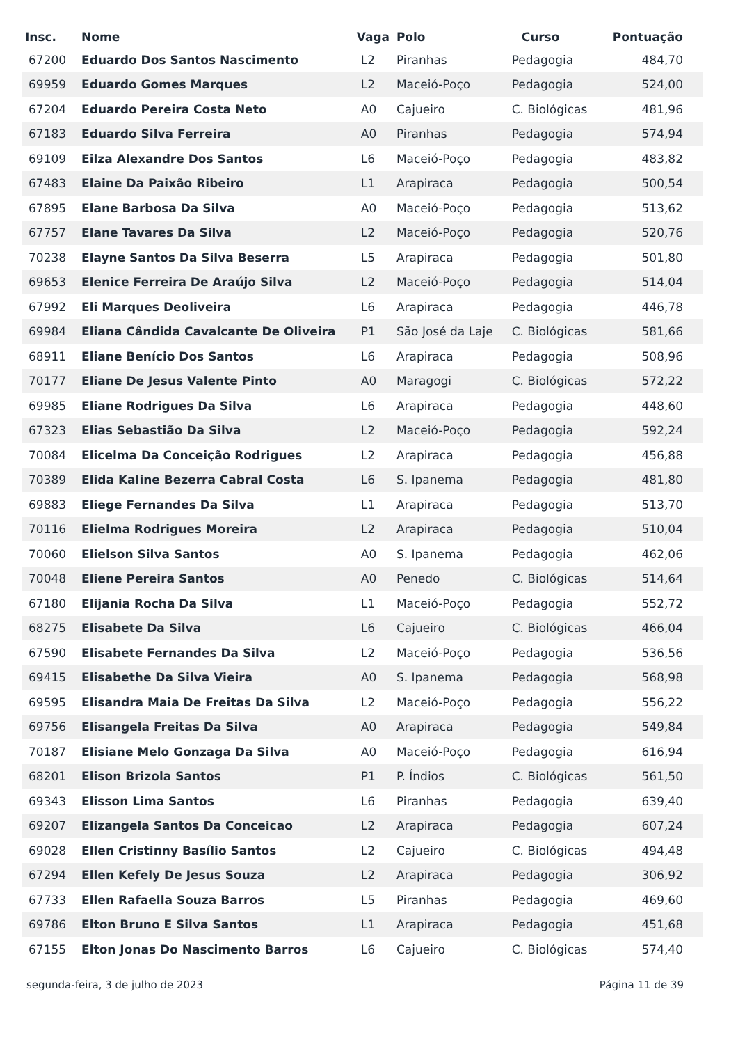| Insc. | Nome | Vaga | Polo | Curso | Pontuação |
| --- | --- | --- | --- | --- | --- |
| 67200 | Eduardo Dos Santos Nascimento | L2 | Piranhas | Pedagogia | 484,70 |
| 69959 | Eduardo Gomes Marques | L2 | Maceió-Poço | Pedagogia | 524,00 |
| 67204 | Eduardo Pereira Costa Neto | A0 | Cajueiro | C. Biológicas | 481,96 |
| 67183 | Eduardo Silva Ferreira | A0 | Piranhas | Pedagogia | 574,94 |
| 69109 | Eilza Alexandre Dos Santos | L6 | Maceió-Poço | Pedagogia | 483,82 |
| 67483 | Elaine Da Paixão Ribeiro | L1 | Arapiraca | Pedagogia | 500,54 |
| 67895 | Elane Barbosa Da Silva | A0 | Maceió-Poço | Pedagogia | 513,62 |
| 67757 | Elane Tavares Da Silva | L2 | Maceió-Poço | Pedagogia | 520,76 |
| 70238 | Elayne Santos Da Silva Beserra | L5 | Arapiraca | Pedagogia | 501,80 |
| 69653 | Elenice Ferreira De Araújo Silva | L2 | Maceió-Poço | Pedagogia | 514,04 |
| 67992 | Eli Marques Deoliveira | L6 | Arapiraca | Pedagogia | 446,78 |
| 69984 | Eliana Cândida Cavalcante De Oliveira | P1 | São José da Laje | C. Biológicas | 581,66 |
| 68911 | Eliane Benício Dos Santos | L6 | Arapiraca | Pedagogia | 508,96 |
| 70177 | Eliane De Jesus Valente Pinto | A0 | Maragogi | C. Biológicas | 572,22 |
| 69985 | Eliane Rodrigues Da Silva | L6 | Arapiraca | Pedagogia | 448,60 |
| 67323 | Elias Sebastião Da Silva | L2 | Maceió-Poço | Pedagogia | 592,24 |
| 70084 | Elicelma Da Conceição Rodrigues | L2 | Arapiraca | Pedagogia | 456,88 |
| 70389 | Elida Kaline Bezerra Cabral Costa | L6 | S. Ipanema | Pedagogia | 481,80 |
| 69883 | Eliege Fernandes Da Silva | L1 | Arapiraca | Pedagogia | 513,70 |
| 70116 | Elielma Rodrigues Moreira | L2 | Arapiraca | Pedagogia | 510,04 |
| 70060 | Elielson Silva Santos | A0 | S. Ipanema | Pedagogia | 462,06 |
| 70048 | Eliene Pereira Santos | A0 | Penedo | C. Biológicas | 514,64 |
| 67180 | Elijania Rocha Da Silva | L1 | Maceió-Poço | Pedagogia | 552,72 |
| 68275 | Elisabete Da Silva | L6 | Cajueiro | C. Biológicas | 466,04 |
| 67590 | Elisabete Fernandes Da Silva | L2 | Maceió-Poço | Pedagogia | 536,56 |
| 69415 | Elisabethe Da Silva Vieira | A0 | S. Ipanema | Pedagogia | 568,98 |
| 69595 | Elisandra Maia De Freitas Da Silva | L2 | Maceió-Poço | Pedagogia | 556,22 |
| 69756 | Elisangela Freitas Da Silva | A0 | Arapiraca | Pedagogia | 549,84 |
| 70187 | Elisiane Melo Gonzaga Da Silva | A0 | Maceió-Poço | Pedagogia | 616,94 |
| 68201 | Elison Brizola Santos | P1 | P. Índios | C. Biológicas | 561,50 |
| 69343 | Elisson Lima Santos | L6 | Piranhas | Pedagogia | 639,40 |
| 69207 | Elizangela Santos Da Conceicao | L2 | Arapiraca | Pedagogia | 607,24 |
| 69028 | Ellen Cristinny Basílio Santos | L2 | Cajueiro | C. Biológicas | 494,48 |
| 67294 | Ellen Kefely De Jesus Souza | L2 | Arapiraca | Pedagogia | 306,92 |
| 67733 | Ellen Rafaella Souza Barros | L5 | Piranhas | Pedagogia | 469,60 |
| 69786 | Elton Bruno E Silva Santos | L1 | Arapiraca | Pedagogia | 451,68 |
| 67155 | Elton Jonas Do Nascimento Barros | L6 | Cajueiro | C. Biológicas | 574,40 |
segunda-feira, 3 de julho de 2023 Página 11 de 39